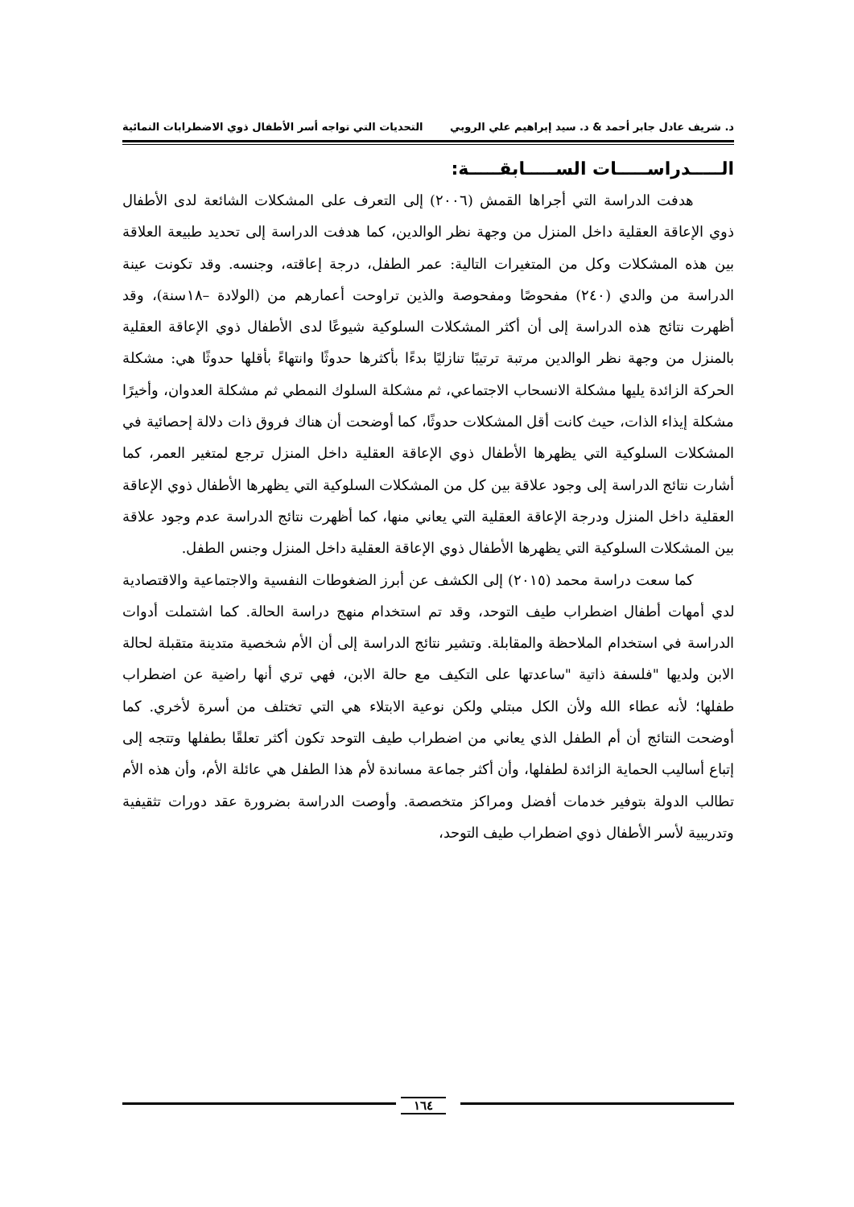د. شريف عادل جابر أحمد & د. سيد إبراهيم علي الروبي التحديات التي تواجه أسر الأطفال ذوي الاضطرابات النمائية
الـــــدراســـــات الســـــابقـــــة:
هدفت الدراسة التي أجراها القمش (٢٠٠٦) إلى التعرف على المشكلات الشائعة لدى الأطفال ذوي الإعاقة العقلية داخل المنزل من وجهة نظر الوالدين، كما هدفت الدراسة إلى تحديد طبيعة العلاقة بين هذه المشكلات وكل من المتغيرات التالية: عمر الطفل، درجة إعاقته، وجنسه. وقد تكونت عينة الدراسة من والدي (٢٤٠) مفحوصًا ومفحوصة والذين تراوحت أعمارهم من (الولادة –١٨سنة)، وقد أظهرت نتائج هذه الدراسة إلى أن أكثر المشكلات السلوكية شيوعًا لدى الأطفال ذوي الإعاقة العقلية بالمنزل من وجهة نظر الوالدين مرتبة ترتيبًا تنازليًا بدءًا بأكثرها حدوثًا وانتهاءً بأقلها حدوثًا هي: مشكلة الحركة الزائدة يليها مشكلة الانسحاب الاجتماعي، ثم مشكلة السلوك النمطي ثم مشكلة العدوان، وأخيرًا مشكلة إيذاء الذات، حيث كانت أقل المشكلات حدوثًا، كما أوضحت أن هناك فروق ذات دلالة إحصائية في المشكلات السلوكية التي يظهرها الأطفال ذوي الإعاقة العقلية داخل المنزل ترجع لمتغير العمر، كما أشارت نتائج الدراسة إلى وجود علاقة بين كل من المشكلات السلوكية التي يظهرها الأطفال ذوي الإعاقة العقلية داخل المنزل ودرجة الإعاقة العقلية التي يعاني منها، كما أظهرت نتائج الدراسة عدم وجود علاقة بين المشكلات السلوكية التي يظهرها الأطفال ذوي الإعاقة العقلية داخل المنزل وجنس الطفل.
كما سعت دراسة محمد (٢٠١٥) إلى الكشف عن أبرز الضغوطات النفسية والاجتماعية والاقتصادية لدي أمهات أطفال اضطراب طيف التوحد، وقد تم استخدام منهج دراسة الحالة. كما اشتملت أدوات الدراسة في استخدام الملاحظة والمقابلة. وتشير نتائج الدراسة إلى أن الأم شخصية متدينة متقبلة لحالة الابن ولديها "فلسفة ذاتية "ساعدتها على التكيف مع حالة الابن، فهي تري أنها راضية عن اضطراب طفلها؛ لأنه عطاء الله ولأن الكل مبتلي ولكن نوعية الابتلاء هي التي تختلف من أسرة لأخري. كما أوضحت النتائج أن أم الطفل الذي يعاني من اضطراب طيف التوحد تكون أكثر تعلقًا بطفلها وتتجه إلى إتباع أساليب الحماية الزائدة لطفلها، وأن أكثر جماعة مساندة لأم هذا الطفل هي عائلة الأم، وأن هذه الأم تطالب الدولة بتوفير خدمات أفضل ومراكز متخصصة. وأوصت الدراسة بضرورة عقد دورات تثقيفية وتدريبية لأسر الأطفال ذوي اضطراب طيف التوحد،
١٦٤